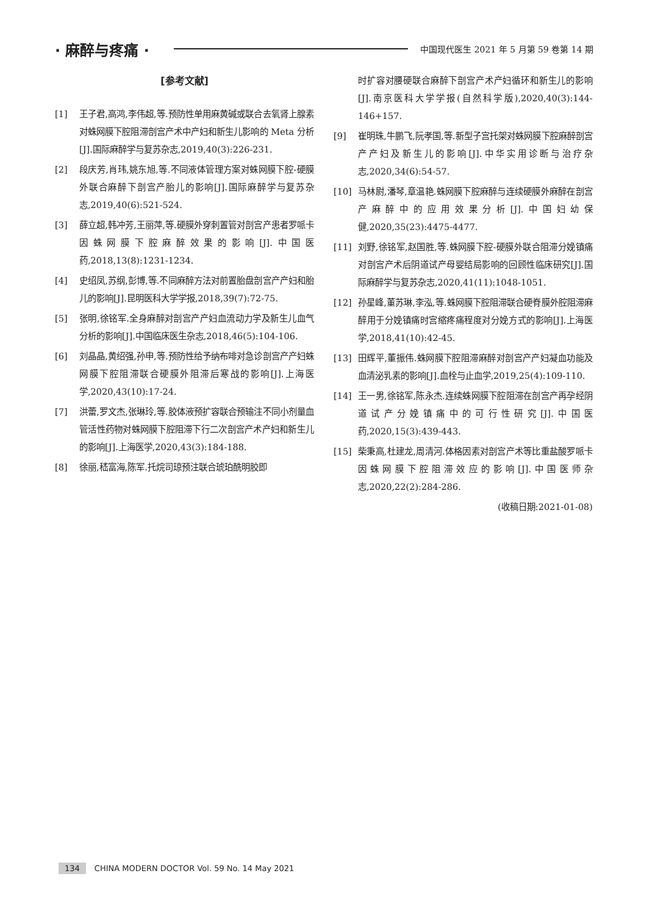· 麻醉与疼痛 · 中国现代医生 2021 年 5 月第 59 卷第 14 期
[参考文献]
[1] 王子君,高鸿,李伟超,等.预防性单用麻黄碱或联合去氧肾上腺素对蛛网膜下腔阻滞剖宫产术中产妇和新生儿影响的 Meta 分析[J].国际麻醉学与复苏杂志,2019,40(3):226-231.
[2] 段庆芳,肖玮,姚东旭,等.不同液体管理方案对蛛网膜下腔-硬膜外联合麻醉下剖宫产胎儿的影响[J].国际麻醉学与复苏杂志,2019,40(6):521-524.
[3] 薛立超,韩冲芳,王丽萍,等.硬膜外穿刺置管对剖宫产患者罗哌卡因蛛网膜下腔麻醉效果的影响[J].中国医药,2018,13(8):1231-1234.
[4] 史绍凤,苏纲,彭博,等.不同麻醉方法对前置胎盘剖宫产产妇和胎儿的影响[J].昆明医科大学学报,2018,39(7):72-75.
[5] 张明,徐铭军.全身麻醉对剖宫产产妇血流动力学及新生儿血气分析的影响[J].中国临床医生杂志,2018,46(5):104-106.
[6] 刘晶晶,黄绍强,孙申,等.预防性给予纳布啡对急诊剖宫产产妇蛛网膜下腔阻滞联合硬膜外阻滞后寒战的影响[J].上海医学,2020,43(10):17-24.
[7] 洪蕾,罗文杰,张琳玲,等.胶体液预扩容联合预输注不同小剂量血管活性药物对蛛网膜下腔阻滞下行二次剖宫产术产妇和新生儿的影响[J].上海医学,2020,43(3):184-188.
[8] 徐丽,嵇富海,陈军.托烷司琼预注联合琥珀酰明胶即
时扩容对腰硬联合麻醉下剖宫产术产妇循环和新生儿的影响[J].南京医科大学学报(自然科学版),2020,40(3):144-146+157.
[9] 崔明珠,牛鹏飞,阮孝国,等.新型子宫托架对蛛网膜下腔麻醉剖宫产产妇及新生儿的影响[J].中华实用诊断与治疗杂志,2020,34(6):54-57.
[10] 马林尉,潘琴,章温艳.蛛网膜下腔麻醉与连续硬膜外麻醉在剖宫产麻醉中的应用效果分析[J].中国妇幼保健,2020,35(23):4475-4477.
[11] 刘野,徐铭军,赵国胜,等.蛛网膜下腔-硬膜外联合阻滞分娩镇痛对剖宫产术后阴道试产母婴结局影响的回顾性临床研究[J].国际麻醉学与复苏杂志,2020,41(11):1048-1051.
[12] 孙星峰,董苏琳,李泓,等.蛛网膜下腔阻滞联合硬脊膜外腔阻滞麻醉用于分娩镇痛时宫缩疼痛程度对分娩方式的影响[J].上海医学,2018,41(10):42-45.
[13] 田辉平,董振伟.蛛网膜下腔阻滞麻醉对剖宫产产妇凝血功能及血清泌乳素的影响[J].血栓与止血学,2019,25(4):109-110.
[14] 王一男,徐铭军,陈永杰.连续蛛网膜下腔阻滞在剖宫产再孕经阴道试产分娩镇痛中的可行性研究[J].中国医药,2020,15(3):439-443.
[15] 柴秉高,杜建龙,周清河.体格因素对剖宫产术等比重盐酸罗哌卡因蛛网膜下腔阻滞效应的影响[J].中国医师杂志,2020,22(2):284-286.
(收稿日期:2021-01-08)
134 CHINA MODERN DOCTOR Vol. 59 No. 14 May 2021